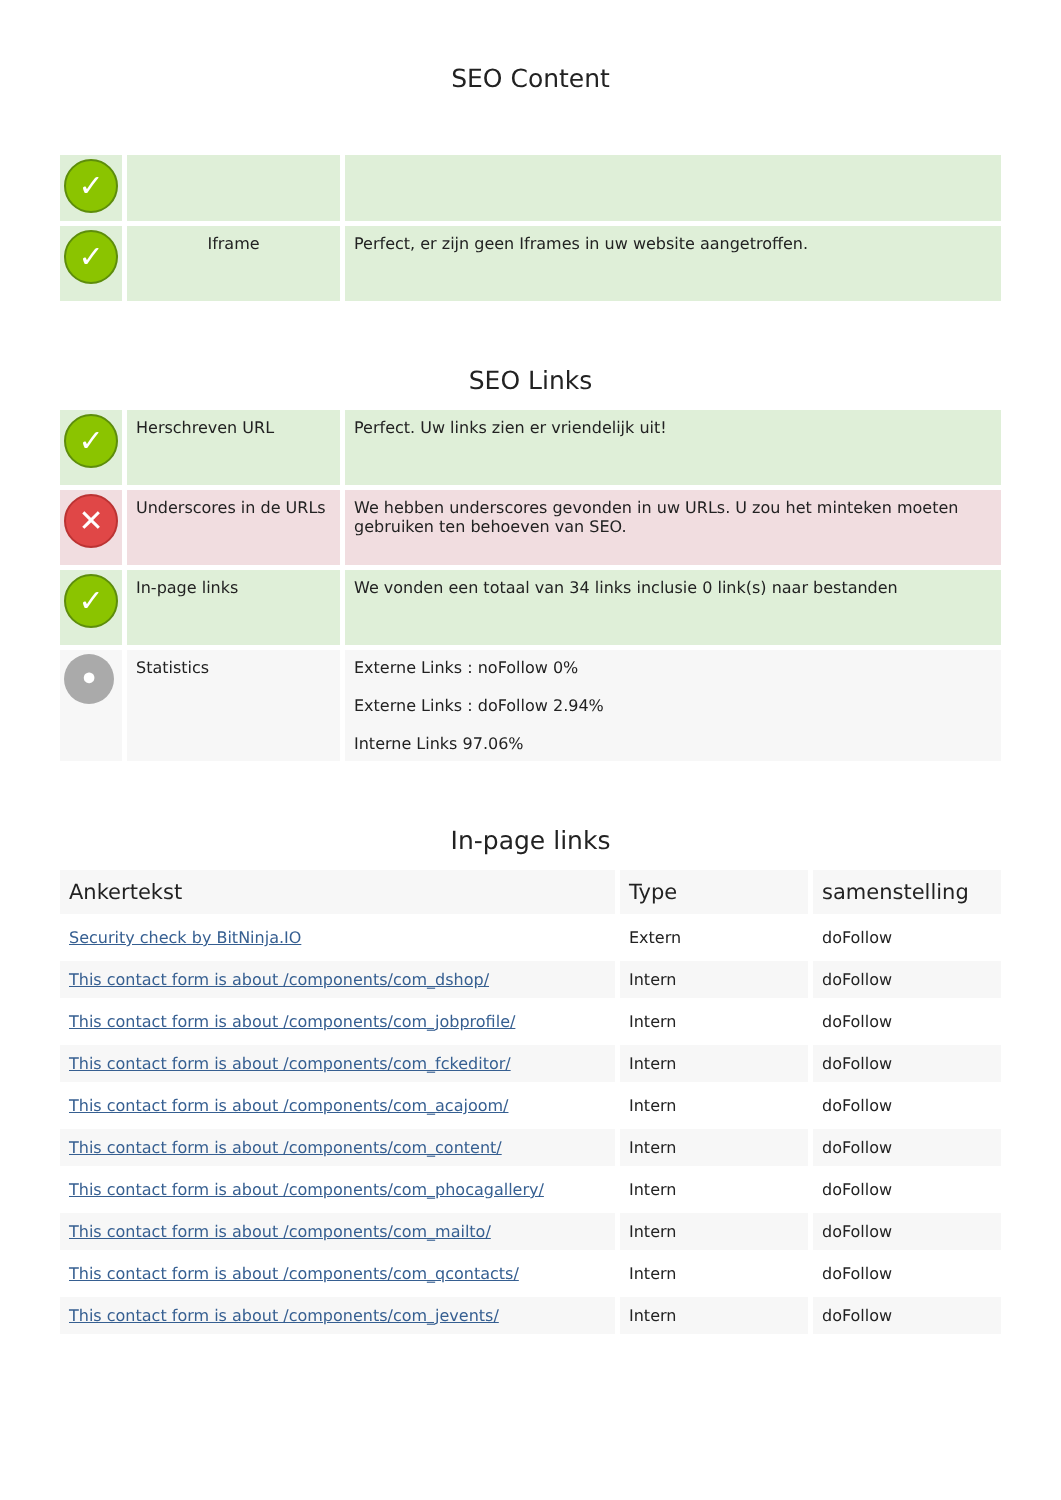SEO Content
| ✓ | | |
| ✓ | Iframe | Perfect, er zijn geen Iframes in uw website aangetroffen. |
SEO Links
| ✓ | Herschreven URL | Perfect. Uw links zien er vriendelijk uit! |
| ✕ | Underscores in de URLs | We hebben underscores gevonden in uw URLs. U zou het minteken moeten gebruiken ten behoeven van SEO. |
| ✓ | In-page links | We vonden een totaal van 34 links inclusie 0 link(s) naar bestanden |
| • | Statistics | Externe Links : noFollow 0% Externe Links : doFollow 2.94% Interne Links 97.06% |
In-page links
| Ankertekst | Type | samenstelling |
| --- | --- | --- |
| Security check by BitNinja.IO | Extern | doFollow |
| This contact form is about /components/com_dshop/ | Intern | doFollow |
| This contact form is about /components/com_jobprofile/ | Intern | doFollow |
| This contact form is about /components/com_fckeditor/ | Intern | doFollow |
| This contact form is about /components/com_acajoom/ | Intern | doFollow |
| This contact form is about /components/com_content/ | Intern | doFollow |
| This contact form is about /components/com_phocagallery/ | Intern | doFollow |
| This contact form is about /components/com_mailto/ | Intern | doFollow |
| This contact form is about /components/com_qcontacts/ | Intern | doFollow |
| This contact form is about /components/com_jevents/ | Intern | doFollow |